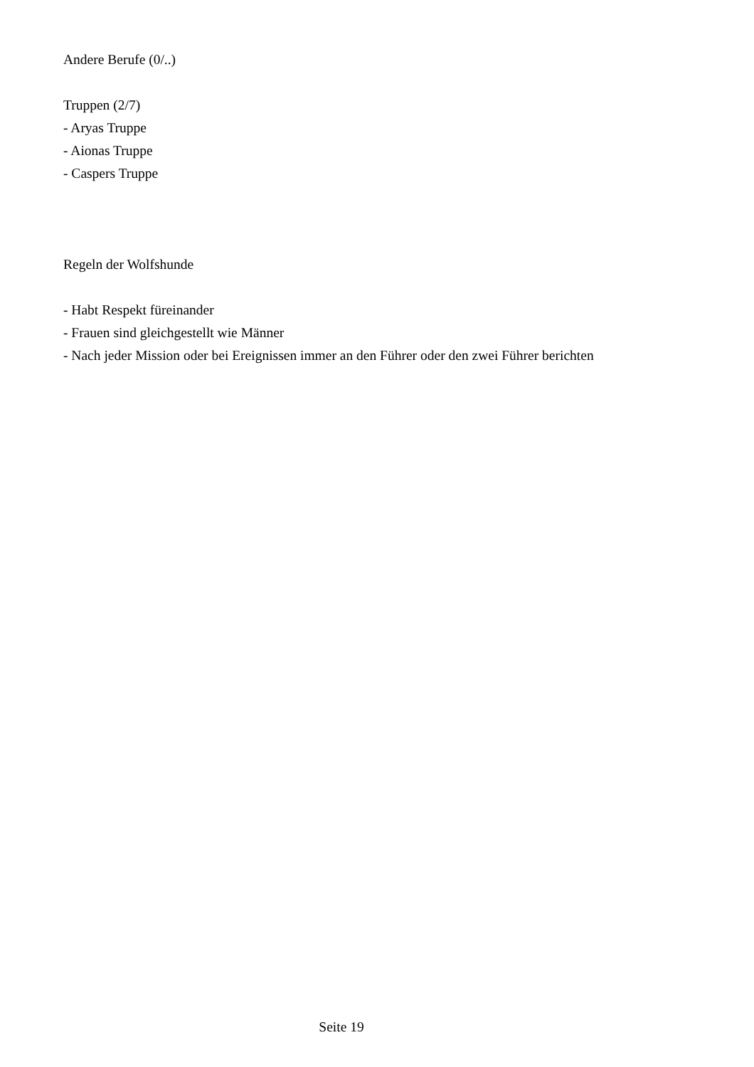Andere Berufe (0/..)
Truppen (2/7)
- Aryas Truppe
- Aionas Truppe
- Caspers Truppe
Regeln der Wolfshunde
- Habt Respekt füreinander
- Frauen sind gleichgestellt wie Männer
- Nach jeder Mission oder bei Ereignissen immer an den Führer oder den zwei Führer berichten
Seite 19